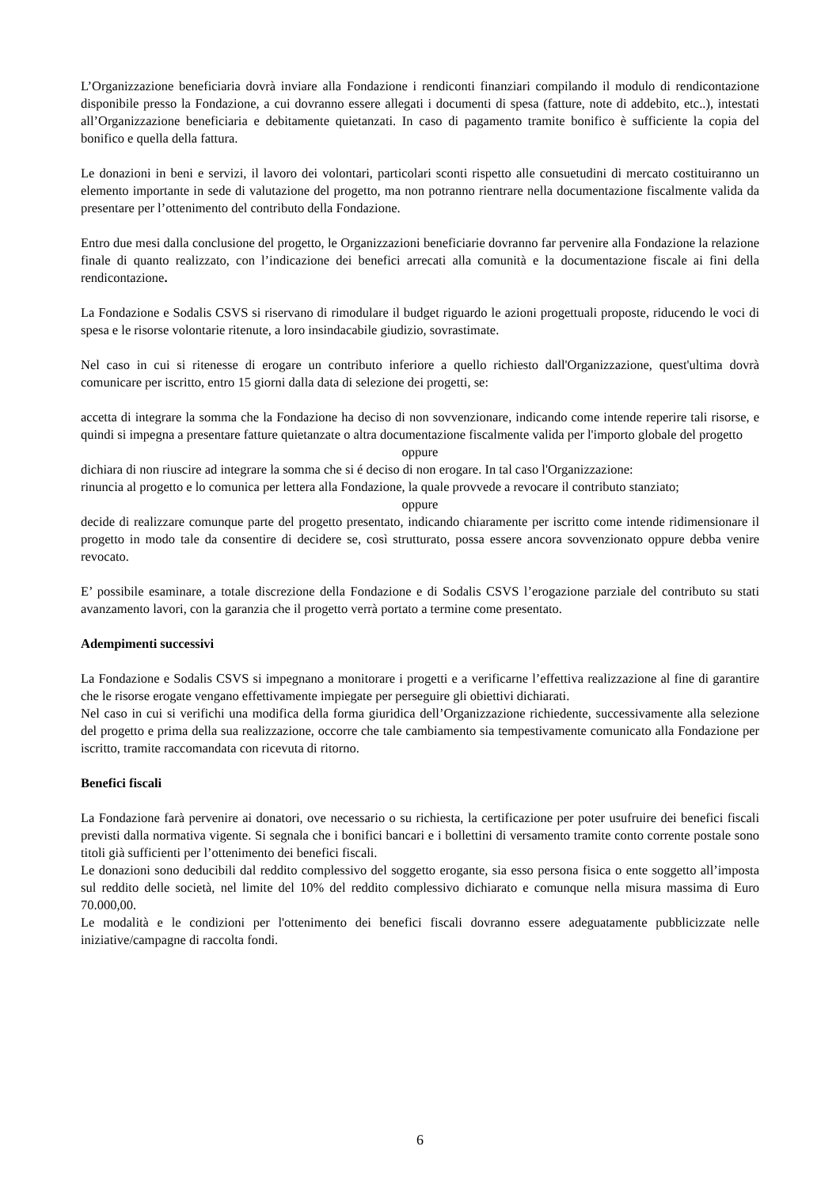L’Organizzazione beneficiaria dovrà inviare alla Fondazione i rendiconti finanziari compilando il modulo di rendicontazione disponibile presso la Fondazione, a cui dovranno essere allegati i documenti di spesa (fatture, note di addebito, etc..), intestati all’Organizzazione beneficiaria e debitamente quietanzati. In caso di pagamento tramite bonifico è sufficiente la copia del bonifico e quella della fattura.
Le donazioni in beni e servizi, il lavoro dei volontari, particolari sconti rispetto alle consuetudini di mercato costituiranno un elemento importante in sede di valutazione del progetto, ma non potranno rientrare nella documentazione fiscalmente valida da presentare per l’ottenimento del contributo della Fondazione.
Entro due mesi dalla conclusione del progetto, le Organizzazioni beneficiarie dovranno far pervenire alla Fondazione la relazione finale di quanto realizzato, con l’indicazione dei benefici arrecati alla comunità e la documentazione fiscale ai fini della rendicontazione.
La Fondazione e Sodalis CSVS si riservano di rimodulare il budget riguardo le azioni progettuali proposte, riducendo le voci di spesa e le risorse volontarie ritenute, a loro insindacabile giudizio, sovrastimate.
Nel caso in cui si ritenesse di erogare un contributo inferiore a quello richiesto dall'Organizzazione, quest'ultima dovrà comunicare per iscritto, entro 15 giorni dalla data di selezione dei progetti, se:
accetta di integrare la somma che la Fondazione ha deciso di non sovvenzionare, indicando come intende reperire tali risorse, e quindi si impegna a presentare fatture quietanzate o altra documentazione fiscalmente valida per l'importo globale del progetto
oppure
dichiara di non riuscire ad integrare la somma che si é deciso di non erogare. In tal caso l'Organizzazione:
rinuncia al progetto e lo comunica per lettera alla Fondazione, la quale provvede a revocare il contributo stanziato;
oppure
decide di realizzare comunque parte del progetto presentato, indicando chiaramente per iscritto come intende ridimensionare il progetto in modo tale da consentire di decidere se, così strutturato, possa essere ancora sovvenzionato oppure debba venire revocato.
E’ possibile esaminare, a totale discrezione della Fondazione e di Sodalis CSVS l’erogazione parziale del contributo su stati avanzamento lavori, con la garanzia che il progetto verrà portato a termine come presentato.
Adempimenti successivi
La Fondazione e Sodalis CSVS si impegnano a monitorare i progetti e a verificarne l’effettiva realizzazione al fine di garantire che le risorse erogate vengano effettivamente impiegate per perseguire gli obiettivi dichiarati.
Nel caso in cui si verifichi una modifica della forma giuridica dell’Organizzazione richiedente, successivamente alla selezione del progetto e prima della sua realizzazione, occorre che tale cambiamento sia tempestivamente comunicato alla Fondazione per iscritto, tramite raccomandata con ricevuta di ritorno.
Benefici fiscali
La Fondazione farà pervenire ai donatori, ove necessario o su richiesta, la certificazione per poter usufruire dei benefici fiscali previsti dalla normativa vigente. Si segnala che i bonifici bancari e i bollettini di versamento tramite conto corrente postale sono titoli già sufficienti per l’ottenimento dei benefici fiscali.
Le donazioni sono deducibili dal reddito complessivo del soggetto erogante, sia esso persona fisica o ente soggetto all’imposta sul reddito delle società, nel limite del 10% del reddito complessivo dichiarato e comunque nella misura massima di Euro 70.000,00.
Le modalità e le condizioni per l'ottenimento dei benefici fiscali dovranno essere adeguatamente pubblicizzate nelle iniziative/campagne di raccolta fondi.
6